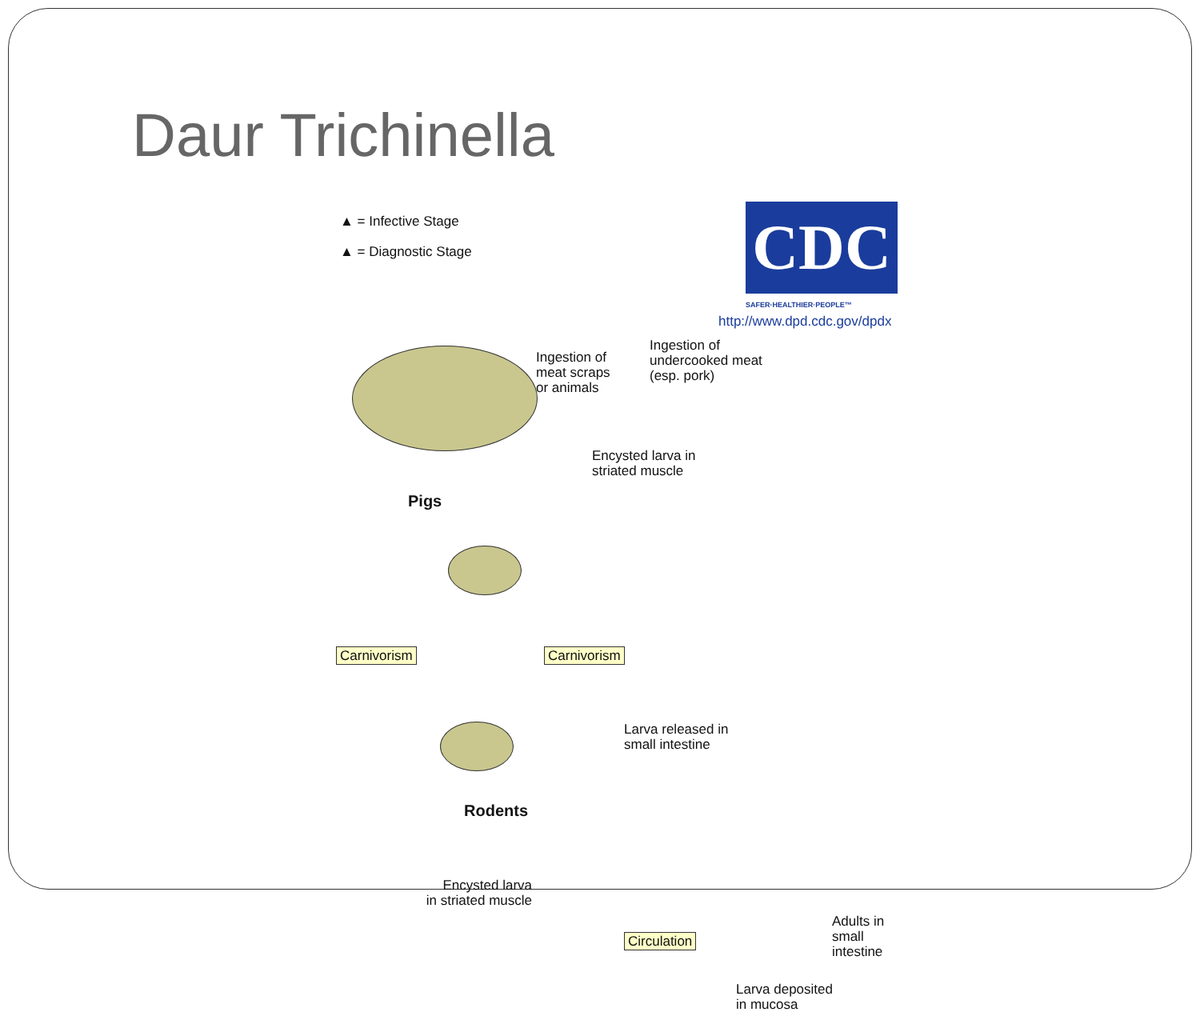Daur Trichinella
▲ = Infective Stage
▲ = Diagnostic Stage
CDC
SAFER·HEALTHIER·PEOPLE™
http://www.dpd.cdc.gov/dpdx
Ingestion of
meat scraps
or animals
Ingestion of
undercooked meat
(esp. pork)
Encysted larva in
striated muscle
Pigs
Carnivorism Carnivorism
Rodents
Larva released in
small intestine
Encysted larva
in striated muscle
Circulation
Adults in
small intestine
Larva deposited
in mucosa